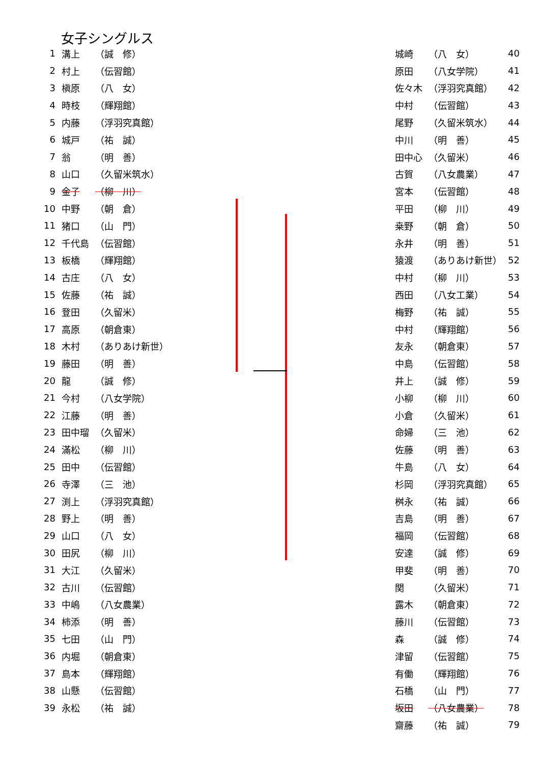女子シングルス
| 1 | 溝上 | （誠 修） |
| 2 | 村上 | （伝習館） |
| 3 | 槇原 | （八 女） |
| 4 | 時枝 | （輝翔館） |
| 5 | 内藤 | （浮羽究真館） |
| 6 | 城戸 | （祐 誠） |
| 7 | 翁 | （明 善） |
| 8 | 山口 | （久留米筑水） |
| 9 | 金子 | （柳 川） |
| 10 | 中野 | （朝 倉） |
| 11 | 猪口 | （山 門） |
| 12 | 千代島 | （伝習館） |
| 13 | 板橋 | （輝翔館） |
| 14 | 古庄 | （八 女） |
| 15 | 佐藤 | （祐 誠） |
| 16 | 登田 | （久留米） |
| 17 | 高原 | （朝倉東） |
| 18 | 木村 | （ありあけ新世） |
| 19 | 藤田 | （明 善） |
| 20 | 龍 | （誠 修） |
| 21 | 今村 | （八女学院） |
| 22 | 江藤 | （明 善） |
| 23 | 田中瑠 | （久留米） |
| 24 | 滿松 | （柳 川） |
| 25 | 田中 | （伝習館） |
| 26 | 寺澤 | （三 池） |
| 27 | 渕上 | （浮羽究真館） |
| 28 | 野上 | （明 善） |
| 29 | 山口 | （八 女） |
| 30 | 田尻 | （柳 川） |
| 31 | 大江 | （久留米） |
| 32 | 古川 | （伝習館） |
| 33 | 中嶋 | （八女農業） |
| 34 | 柿添 | （明 善） |
| 35 | 七田 | （山 門） |
| 36 | 内堀 | （朝倉東） |
| 37 | 島本 | （輝翔館） |
| 38 | 山懸 | （伝習館） |
| 39 | 永松 | （祐 誠） |
| 城崎 | （八 女） | 40 |
| 原田 | （八女学院） | 41 |
| 佐々木 | （浮羽究真館） | 42 |
| 中村 | （伝習館） | 43 |
| 尾野 | （久留米筑水） | 44 |
| 中川 | （明 善） | 45 |
| 田中心 | （久留米） | 46 |
| 古賀 | （八女農業） | 47 |
| 宮本 | （伝習館） | 48 |
| 平田 | （柳 川） | 49 |
| 桒野 | （朝 倉） | 50 |
| 永井 | （明 善） | 51 |
| 猿渡 | （ありあけ新世） | 52 |
| 中村 | （柳 川） | 53 |
| 西田 | （八女工業） | 54 |
| 梅野 | （祐 誠） | 55 |
| 中村 | （輝翔館） | 56 |
| 友永 | （朝倉東） | 57 |
| 中島 | （伝習館） | 58 |
| 井上 | （誠 修） | 59 |
| 小柳 | （柳 川） | 60 |
| 小倉 | （久留米） | 61 |
| 命婦 | （三 池） | 62 |
| 佐藤 | （明 善） | 63 |
| 牛島 | （八 女） | 64 |
| 杉岡 | （浮羽究真館） | 65 |
| 桝永 | （祐 誠） | 66 |
| 吉島 | （明 善） | 67 |
| 福岡 | （伝習館） | 68 |
| 安達 | （誠 修） | 69 |
| 甲斐 | （明 善） | 70 |
| 関 | （久留米） | 71 |
| 露木 | （朝倉東） | 72 |
| 藤川 | （伝習館） | 73 |
| 森 | （誠 修） | 74 |
| 津留 | （伝習館） | 75 |
| 有働 | （輝翔館） | 76 |
| 石橋 | （山 門） | 77 |
| 坂田 | （八女農業） | 78 |
| 齋藤 | （祐 誠） | 79 |